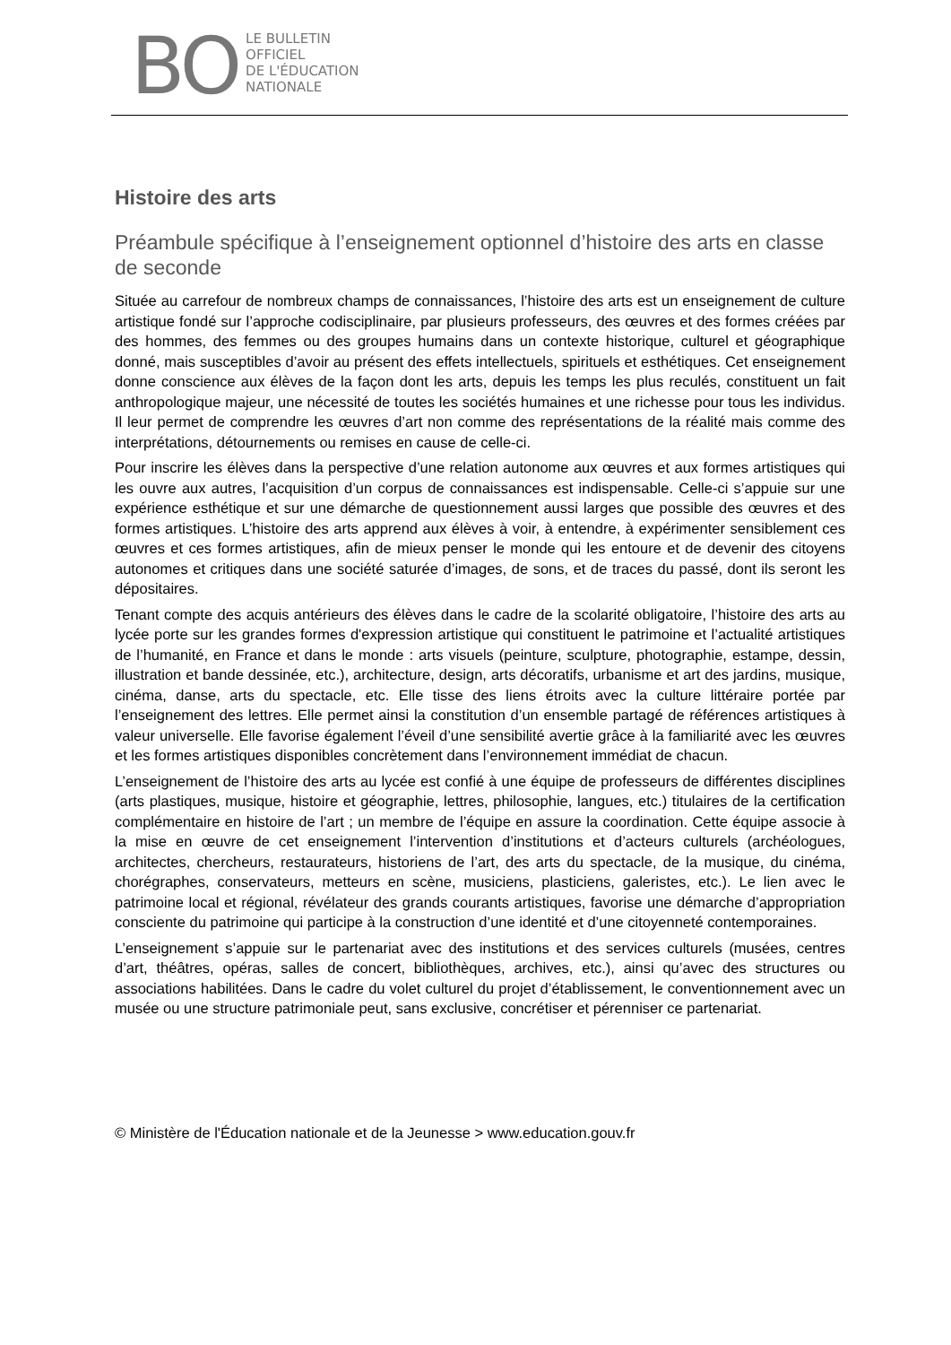BO
LE BULLETIN
OFFICIEL
DE L'ÉDUCATION
NATIONALE
Histoire des arts
Préambule spécifique à l’enseignement optionnel d’histoire des arts en classe de seconde
Située au carrefour de nombreux champs de connaissances, l’histoire des arts est un enseignement de culture artistique fondé sur l’approche codisciplinaire, par plusieurs professeurs, des œuvres et des formes créées par des hommes, des femmes ou des groupes humains dans un contexte historique, culturel et géographique donné, mais susceptibles d’avoir au présent des effets intellectuels, spirituels et esthétiques. Cet enseignement donne conscience aux élèves de la façon dont les arts, depuis les temps les plus reculés, constituent un fait anthropologique majeur, une nécessité de toutes les sociétés humaines et une richesse pour tous les individus. Il leur permet de comprendre les œuvres d’art non comme des représentations de la réalité mais comme des interprétations, détournements ou remises en cause de celle-ci.
Pour inscrire les élèves dans la perspective d’une relation autonome aux œuvres et aux formes artistiques qui les ouvre aux autres, l’acquisition d’un corpus de connaissances est indispensable. Celle-ci s’appuie sur une expérience esthétique et sur une démarche de questionnement aussi larges que possible des œuvres et des formes artistiques. L’histoire des arts apprend aux élèves à voir, à entendre, à expérimenter sensiblement ces œuvres et ces formes artistiques, afin de mieux penser le monde qui les entoure et de devenir des citoyens autonomes et critiques dans une société saturée d’images, de sons, et de traces du passé, dont ils seront les dépositaires.
Tenant compte des acquis antérieurs des élèves dans le cadre de la scolarité obligatoire, l’histoire des arts au lycée porte sur les grandes formes d'expression artistique qui constituent le patrimoine et l’actualité artistiques de l’humanité, en France et dans le monde : arts visuels (peinture, sculpture, photographie, estampe, dessin, illustration et bande dessinée, etc.), architecture, design, arts décoratifs, urbanisme et art des jardins, musique, cinéma, danse, arts du spectacle, etc. Elle tisse des liens étroits avec la culture littéraire portée par l’enseignement des lettres. Elle permet ainsi la constitution d’un ensemble partagé de références artistiques à valeur universelle. Elle favorise également l’éveil d’une sensibilité avertie grâce à la familiarité avec les œuvres et les formes artistiques disponibles concrètement dans l’environnement immédiat de chacun.
L’enseignement de l’histoire des arts au lycée est confié à une équipe de professeurs de différentes disciplines (arts plastiques, musique, histoire et géographie, lettres, philosophie, langues, etc.) titulaires de la certification complémentaire en histoire de l’art ; un membre de l’équipe en assure la coordination. Cette équipe associe à la mise en œuvre de cet enseignement l’intervention d’institutions et d’acteurs culturels (archéologues, architectes, chercheurs, restaurateurs, historiens de l’art, des arts du spectacle, de la musique, du cinéma, chorégraphes, conservateurs, metteurs en scène, musiciens, plasticiens, galeristes, etc.). Le lien avec le patrimoine local et régional, révélateur des grands courants artistiques, favorise une démarche d’appropriation consciente du patrimoine qui participe à la construction d’une identité et d’une citoyenneté contemporaines.
L’enseignement s’appuie sur le partenariat avec des institutions et des services culturels (musées, centres d’art, théâtres, opéras, salles de concert, bibliothèques, archives, etc.), ainsi qu’avec des structures ou associations habilitées. Dans le cadre du volet culturel du projet d’établissement, le conventionnement avec un musée ou une structure patrimoniale peut, sans exclusive, concrétiser et pérenniser ce partenariat.
© Ministère de l'Éducation nationale et de la Jeunesse > www.education.gouv.fr